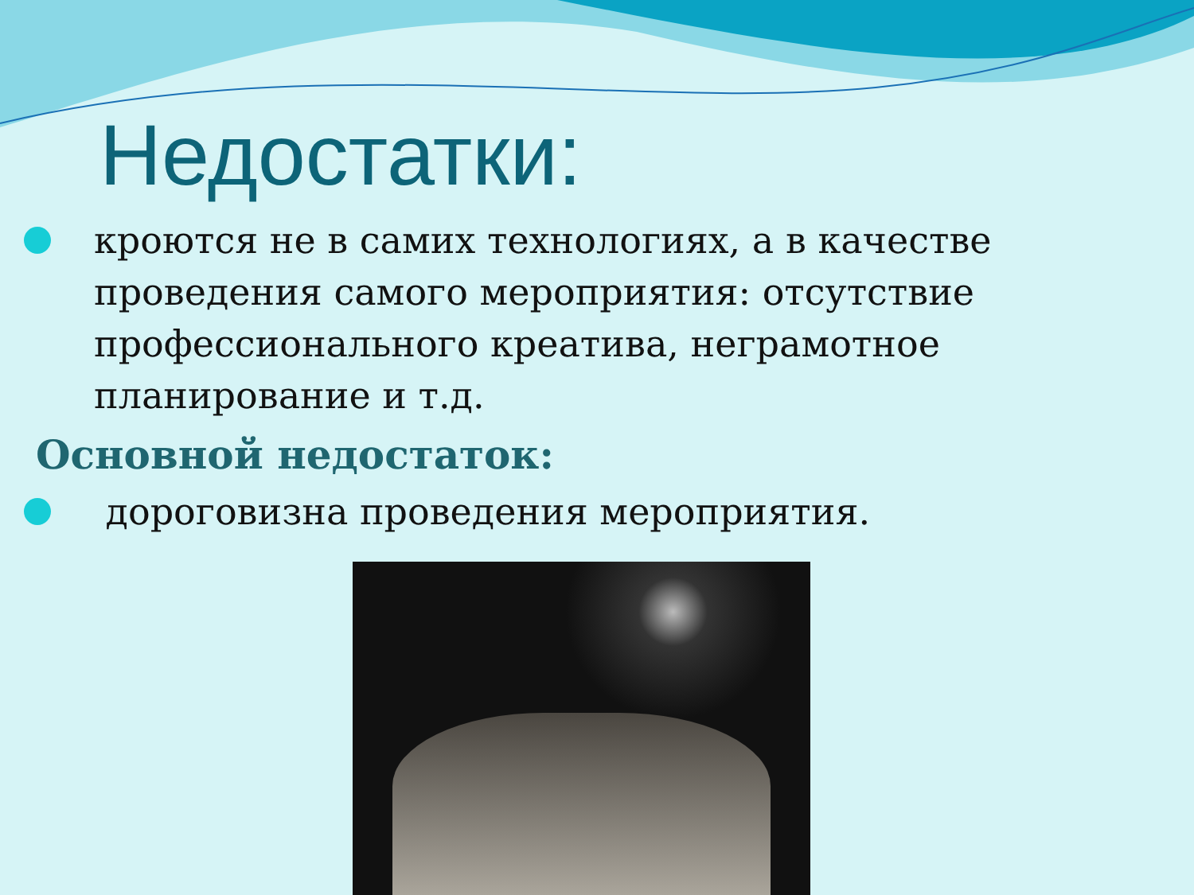Недостатки:
кроются не в самих технологиях, а в качестве проведения самого мероприятия: отсутствие профессионального креатива, неграмотное планирование и т.д.
Основной недостаток:
дороговизна проведения мероприятия.